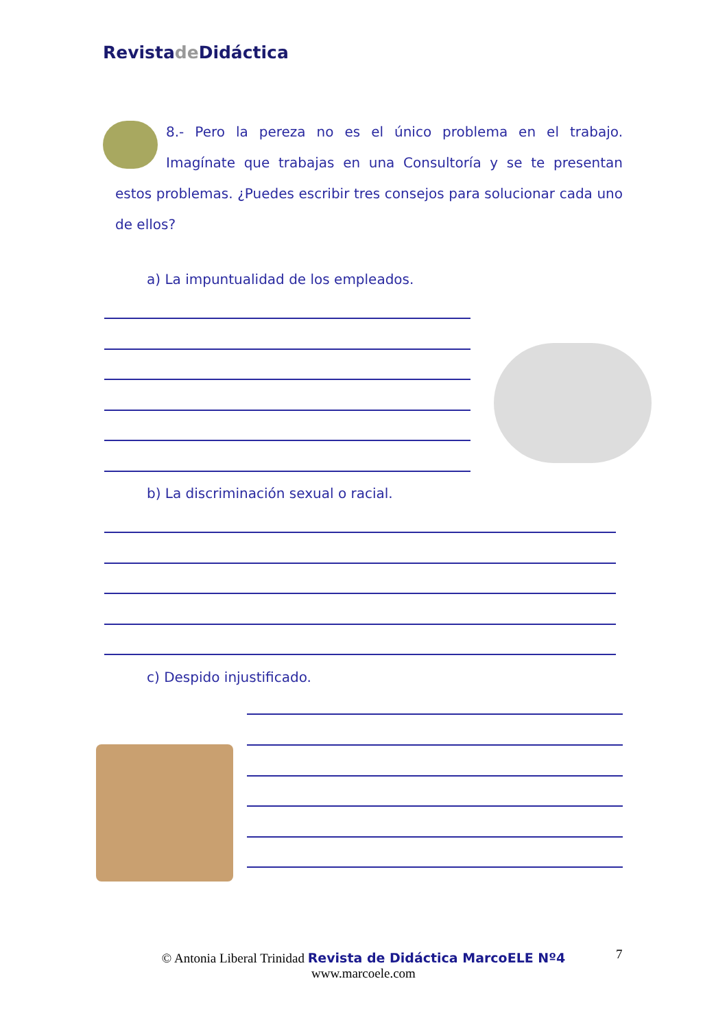Revistade Didáctica
8.- Pero la pereza no es el único problema en el trabajo. Imagínate que trabajas en una Consultoría y se te presentan estos problemas. ¿Puedes escribir tres consejos para solucionar cada uno de ellos?
a) La impuntualidad de los empleados.
b) La discriminación sexual o racial.
c) Despido injustificado.
© Antonia Liberal Trinidad Revista de Didáctica MarcoELE Nº4
www.marcoele.com
7